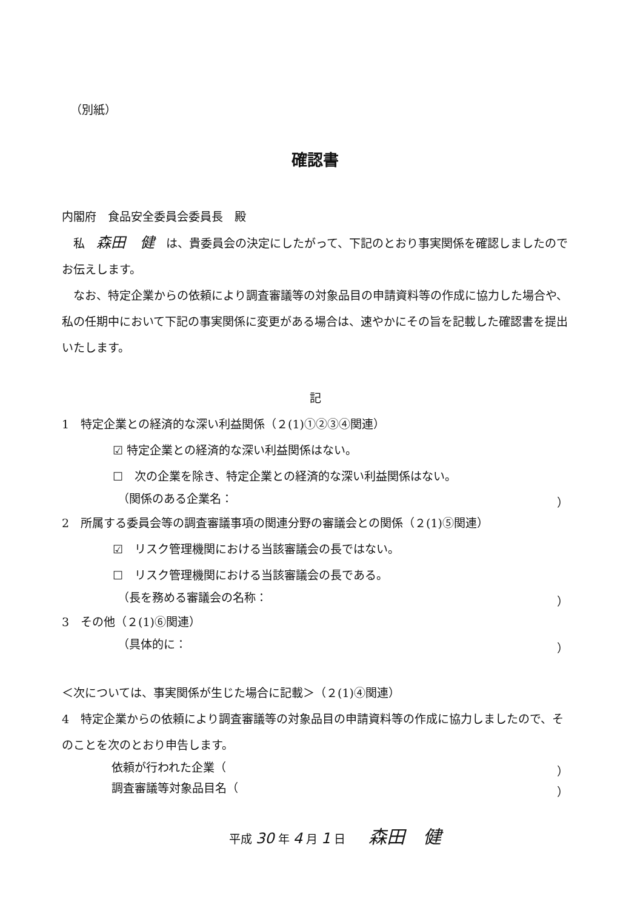（別紙）
確認書
内閣府　食品安全委員会委員長　殿
　私　森田　健　は、貴委員会の決定にしたがって、下記のとおり事実関係を確認しましたのでお伝えします。
　なお、特定企業からの依頼により調査審議等の対象品目の申請資料等の作成に協力した場合や、私の任期中において下記の事実関係に変更がある場合は、速やかにその旨を記載した確認書を提出いたします。
記
1　特定企業との経済的な深い利益関係（２(1)①②③④関連）
☑ 特定企業との経済的な深い利益関係はない。
☐　次の企業を除き、特定企業との経済的な深い利益関係はない。
（関係のある企業名： ）
2　所属する委員会等の調査審議事項の関連分野の審議会との関係（２(1)⑤関連）
☑　リスク管理機関における当該審議会の長ではない。
☐　リスク管理機関における当該審議会の長である。
（長を務める審議会の名称： ）
3　その他（２(1)⑥関連）
（具体的に： ）
＜次については、事実関係が生じた場合に記載＞（２(1)④関連）
4　特定企業からの依頼により調査審議等の対象品目の申請資料等の作成に協力しましたので、そのことを次のとおり申告します。
依頼が行われた企業（ ）
調査審議等対象品目名（ ）
平成 30 年 4 月 1 日　　森田　健